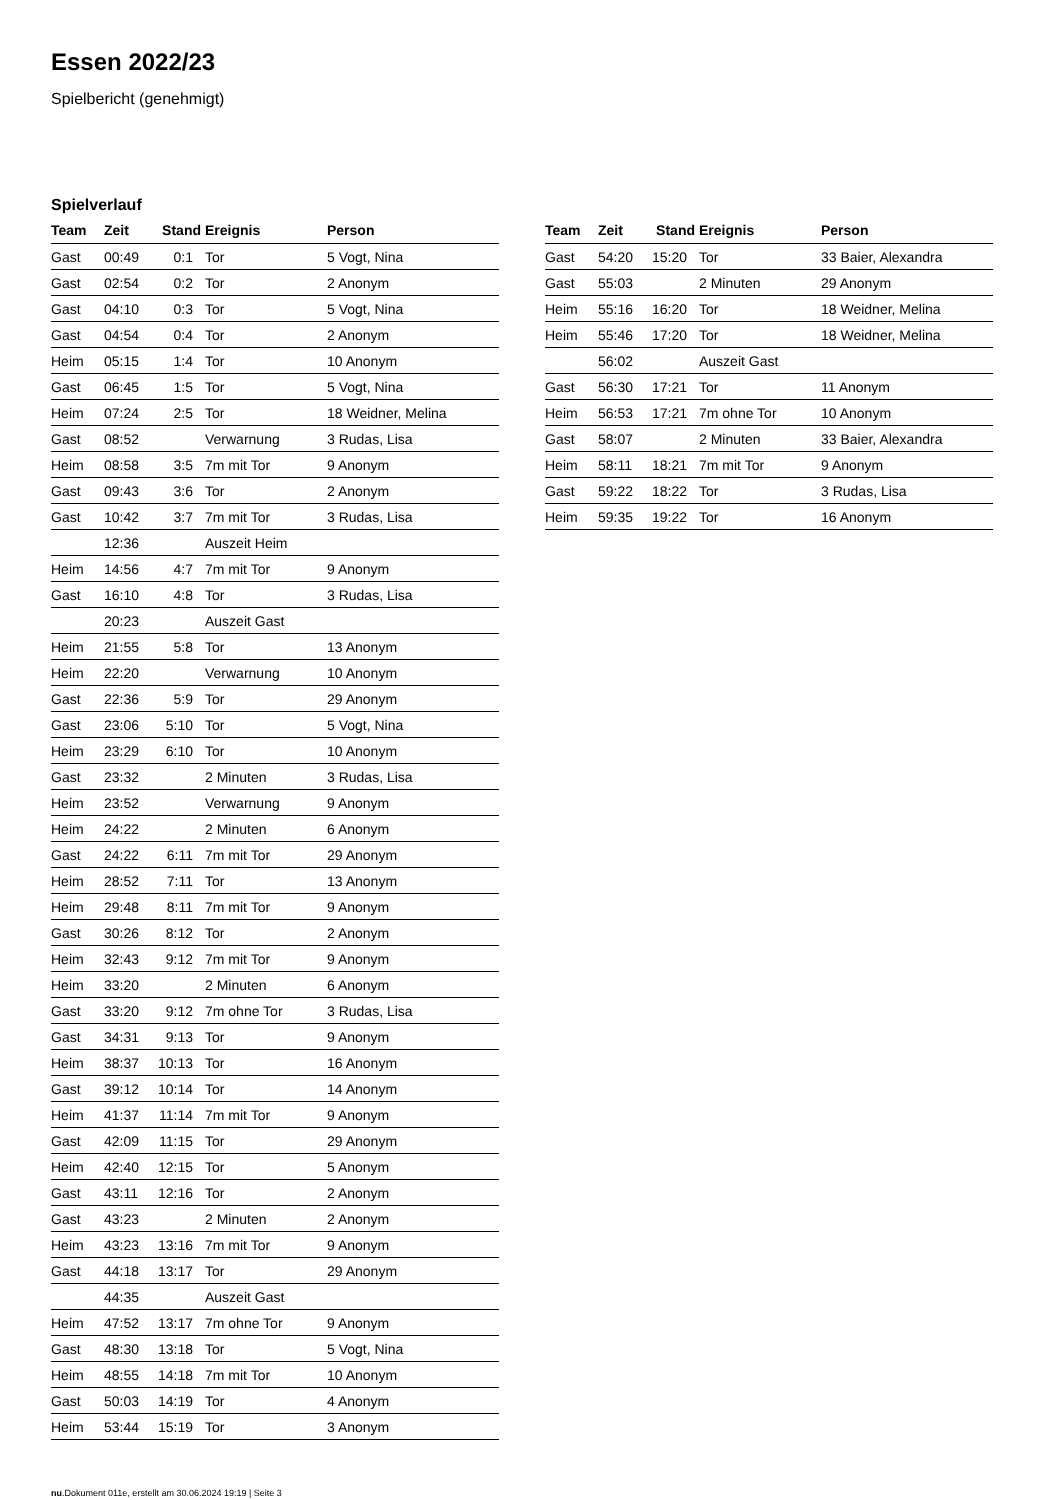Essen 2022/23
Spielbericht (genehmigt)
Spielverlauf
| Team | Zeit | Stand | Ereignis | Person |
| --- | --- | --- | --- | --- |
| Gast | 00:49 | 0:1 | Tor | 5 Vogt, Nina |
| Gast | 02:54 | 0:2 | Tor | 2 Anonym |
| Gast | 04:10 | 0:3 | Tor | 5 Vogt, Nina |
| Gast | 04:54 | 0:4 | Tor | 2 Anonym |
| Heim | 05:15 | 1:4 | Tor | 10 Anonym |
| Gast | 06:45 | 1:5 | Tor | 5 Vogt, Nina |
| Heim | 07:24 | 2:5 | Tor | 18 Weidner, Melina |
| Gast | 08:52 | | Verwarnung | 3 Rudas, Lisa |
| Heim | 08:58 | 3:5 | 7m mit Tor | 9 Anonym |
| Gast | 09:43 | 3:6 | Tor | 2 Anonym |
| Gast | 10:42 | 3:7 | 7m mit Tor | 3 Rudas, Lisa |
| | 12:36 | | Auszeit Heim | |
| Heim | 14:56 | 4:7 | 7m mit Tor | 9 Anonym |
| Gast | 16:10 | 4:8 | Tor | 3 Rudas, Lisa |
| | 20:23 | | Auszeit Gast | |
| Heim | 21:55 | 5:8 | Tor | 13 Anonym |
| Heim | 22:20 | | Verwarnung | 10 Anonym |
| Gast | 22:36 | 5:9 | Tor | 29 Anonym |
| Gast | 23:06 | 5:10 | Tor | 5 Vogt, Nina |
| Heim | 23:29 | 6:10 | Tor | 10 Anonym |
| Gast | 23:32 | | 2 Minuten | 3 Rudas, Lisa |
| Heim | 23:52 | | Verwarnung | 9 Anonym |
| Heim | 24:22 | | 2 Minuten | 6 Anonym |
| Gast | 24:22 | 6:11 | 7m mit Tor | 29 Anonym |
| Heim | 28:52 | 7:11 | Tor | 13 Anonym |
| Heim | 29:48 | 8:11 | 7m mit Tor | 9 Anonym |
| Gast | 30:26 | 8:12 | Tor | 2 Anonym |
| Heim | 32:43 | 9:12 | 7m mit Tor | 9 Anonym |
| Heim | 33:20 | | 2 Minuten | 6 Anonym |
| Gast | 33:20 | 9:12 | 7m ohne Tor | 3 Rudas, Lisa |
| Gast | 34:31 | 9:13 | Tor | 9 Anonym |
| Heim | 38:37 | 10:13 | Tor | 16 Anonym |
| Gast | 39:12 | 10:14 | Tor | 14 Anonym |
| Heim | 41:37 | 11:14 | 7m mit Tor | 9 Anonym |
| Gast | 42:09 | 11:15 | Tor | 29 Anonym |
| Heim | 42:40 | 12:15 | Tor | 5 Anonym |
| Gast | 43:11 | 12:16 | Tor | 2 Anonym |
| Gast | 43:23 | | 2 Minuten | 2 Anonym |
| Heim | 43:23 | 13:16 | 7m mit Tor | 9 Anonym |
| Gast | 44:18 | 13:17 | Tor | 29 Anonym |
| | 44:35 | | Auszeit Gast | |
| Heim | 47:52 | 13:17 | 7m ohne Tor | 9 Anonym |
| Gast | 48:30 | 13:18 | Tor | 5 Vogt, Nina |
| Heim | 48:55 | 14:18 | 7m mit Tor | 10 Anonym |
| Gast | 50:03 | 14:19 | Tor | 4 Anonym |
| Heim | 53:44 | 15:19 | Tor | 3 Anonym |
| Team | Zeit | Stand | Ereignis | Person |
| --- | --- | --- | --- | --- |
| Gast | 54:20 | 15:20 | Tor | 33 Baier, Alexandra |
| Gast | 55:03 | | 2 Minuten | 29 Anonym |
| Heim | 55:16 | 16:20 | Tor | 18 Weidner, Melina |
| Heim | 55:46 | 17:20 | Tor | 18 Weidner, Melina |
| | 56:02 | | Auszeit Gast | |
| Gast | 56:30 | 17:21 | Tor | 11 Anonym |
| Heim | 56:53 | 17:21 | 7m ohne Tor | 10 Anonym |
| Gast | 58:07 | | 2 Minuten | 33 Baier, Alexandra |
| Heim | 58:11 | 18:21 | 7m mit Tor | 9 Anonym |
| Gast | 59:22 | 18:22 | Tor | 3 Rudas, Lisa |
| Heim | 59:35 | 19:22 | Tor | 16 Anonym |
nu.Dokument 011e, erstellt am 30.06.2024 19:19 | Seite 3